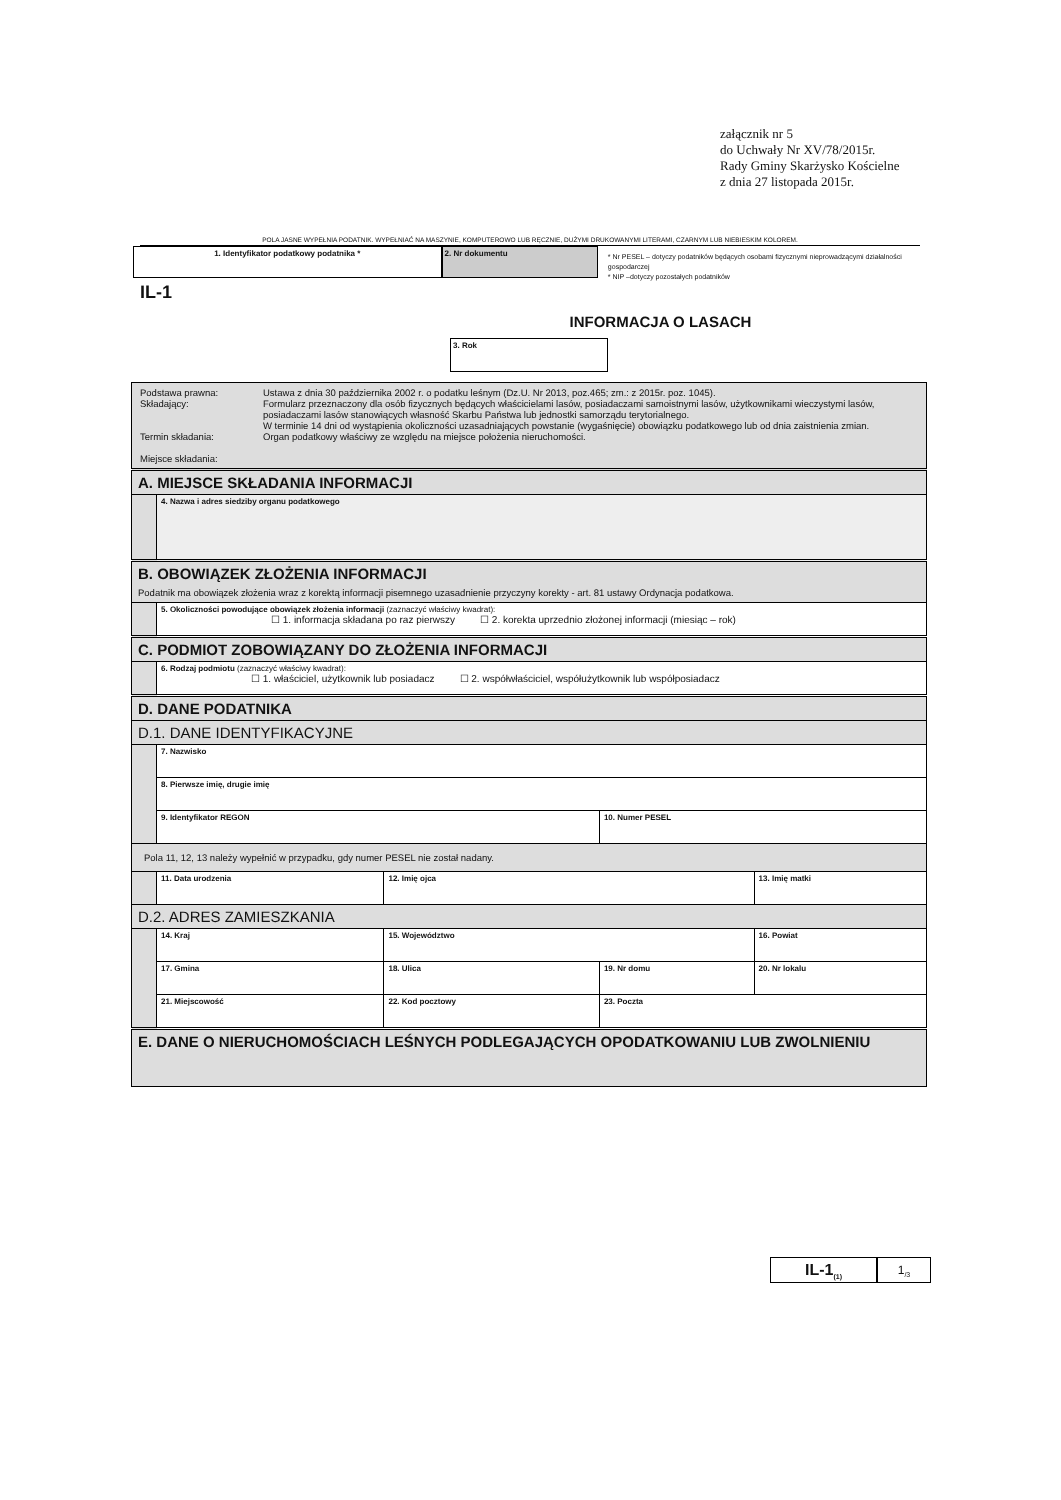załącznik nr 5
do Uchwały Nr XV/78/2015r.
Rady Gminy Skarżysko Kościelne
z dnia 27 listopada 2015r.
POLA JASNE WYPEŁNIA PODATNIK. WYPEŁNIAĆ NA MASZYNIE, KOMPUTEROWO LUB RĘCZNIE, DUŻYMI DRUKOWANYMI LITERAMI, CZARNYM LUB NIEBIESKIM KOLOREM.
1. Identyfikator podatkowy podatnika * 2. Nr dokumentu
* Nr PESEL – dotyczy podatników będących osobami fizycznymi nieprowadzącymi działalności gospodarczej
* NIP –dotyczy pozostałych podatników
IL-1
INFORMACJA O LASACH
3. Rok
| / Podstawa prawna: Składający: Termin składania: Miejsce składania: / Ustawa z dnia 30 października 2002 r. o podatku leśnym (Dz.U. Nr 2013, poz.465; zm.: z 2015r. poz. 1045). Formularz przeznaczony dla osób fizycznych będących właścicielami lasów, posiadaczami samoistnymi lasów, użytkownikami wieczystymi lasów, posiadaczami lasów stanowiących własność Skarbu Państwa lub jednostki samorządu terytorialnego. W terminie 14 dni od wystąpienia okoliczności uzasadniających powstanie (wygaśnięcie) obowiązku podatkowego lub od dnia zaistnienia zmian. Organ podatkowy właściwy ze względu na miejsce położenia nieruchomości. / | | | | | |
| A. MIEJSCE SKŁADANIA INFORMACJI | | | | | |
| | 4. Nazwa i adres siedziby organu podatkowego | | | | |
| B. OBOWIĄZEK ZŁOŻENIA INFORMACJI Podatnik ma obowiązek złożenia wraz z korektą informacji pisemnego uzasadnienie przyczyny korekty - art. 81 ustawy Ordynacja podatkowa. | | | | | |
| | 5. Okoliczności powodujące obowiązek złożenia informacji (zaznaczyć właściwy kwadrat): ☐ 1. informacja składana po raz pierwszy ☐ 2. korekta uprzednio złożonej informacji (miesiąc – rok) | | | | |
| C. PODMIOT ZOBOWIĄZANY DO ZŁOŻENIA INFORMACJI | | | | | |
| | 6. Rodzaj podmiotu (zaznaczyć właściwy kwadrat): ☐ 1. właściciel, użytkownik lub posiadacz ☐ 2. współwłaściciel, współużytkownik lub współposiadacz | | | | |
| D. DANE PODATNIKA | | | | | |
| D.1. DANE IDENTYFIKACYJNE | | | | | |
| | 7. Nazwisko | | | | |
| | 8. Pierwsze imię, drugie imię | | | | |
| | 9. Identyfikator REGON | | | 10. Numer PESEL | |
| Pola 11, 12, 13 należy wypełnić w przypadku, gdy numer PESEL nie został nadany. | | | | | |
| | 11. Data urodzenia | | 12. Imię ojca | | 13. Imię matki |
| D.2. ADRES ZAMIESZKANIA | | | | | |
| | 14. Kraj | 15. Województwo | | | 16. Powiat |
| | 17. Gmina | 18. Ulica | | 19. Nr domu | 20. Nr lokalu |
| | 21. Miejscowość | | 22. Kod pocztowy | 23. Poczta | |
| E. DANE O NIERUCHOMOŚCIACH LEŚNYCH PODLEGAJĄCYCH OPODATKOWANIU LUB ZWOLNIENIU | | | | | |
IL-1<sub>(1)</sub>
1<sub>/3</sub>